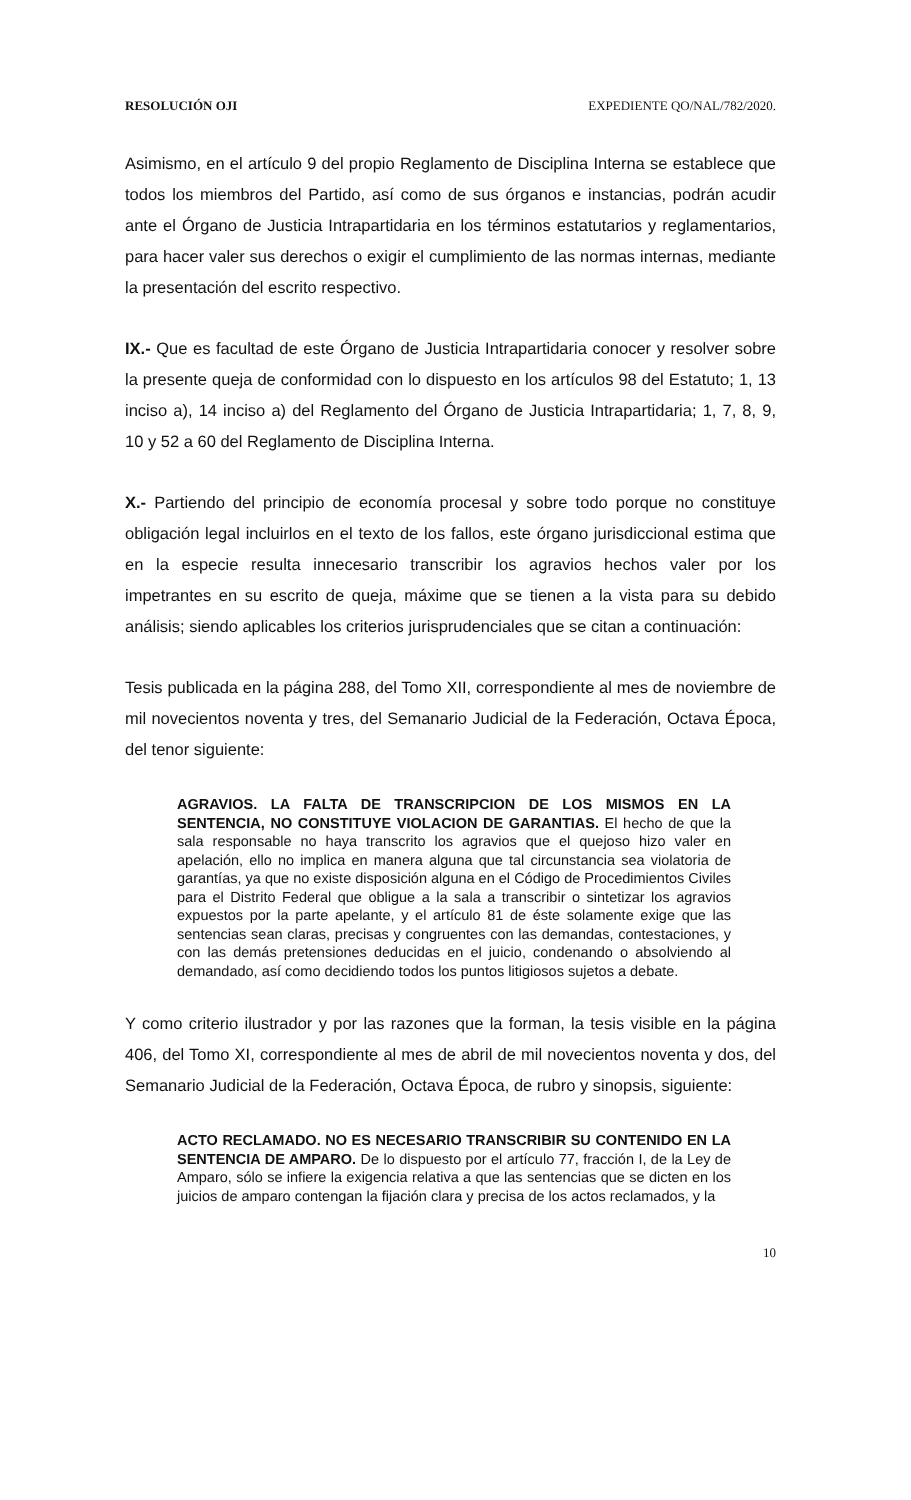RESOLUCIÓN OJI EXPEDIENTE QO/NAL/782/2020.
Asimismo, en el artículo 9 del propio Reglamento de Disciplina Interna se establece que todos los miembros del Partido, así como de sus órganos e instancias, podrán acudir ante el Órgano de Justicia Intrapartidaria en los términos estatutarios y reglamentarios, para hacer valer sus derechos o exigir el cumplimiento de las normas internas, mediante la presentación del escrito respectivo.
IX.- Que es facultad de este Órgano de Justicia Intrapartidaria conocer y resolver sobre la presente queja de conformidad con lo dispuesto en los artículos 98 del Estatuto; 1, 13 inciso a), 14 inciso a) del Reglamento del Órgano de Justicia Intrapartidaria; 1, 7, 8, 9, 10 y 52 a 60 del Reglamento de Disciplina Interna.
X.- Partiendo del principio de economía procesal y sobre todo porque no constituye obligación legal incluirlos en el texto de los fallos, este órgano jurisdiccional estima que en la especie resulta innecesario transcribir los agravios hechos valer por los impetrantes en su escrito de queja, máxime que se tienen a la vista para su debido análisis; siendo aplicables los criterios jurisprudenciales que se citan a continuación:
Tesis publicada en la página 288, del Tomo XII, correspondiente al mes de noviembre de mil novecientos noventa y tres, del Semanario Judicial de la Federación, Octava Época, del tenor siguiente:
AGRAVIOS. LA FALTA DE TRANSCRIPCION DE LOS MISMOS EN LA SENTENCIA, NO CONSTITUYE VIOLACION DE GARANTIAS. El hecho de que la sala responsable no haya transcrito los agravios que el quejoso hizo valer en apelación, ello no implica en manera alguna que tal circunstancia sea violatoria de garantías, ya que no existe disposición alguna en el Código de Procedimientos Civiles para el Distrito Federal que obligue a la sala a transcribir o sintetizar los agravios expuestos por la parte apelante, y el artículo 81 de éste solamente exige que las sentencias sean claras, precisas y congruentes con las demandas, contestaciones, y con las demás pretensiones deducidas en el juicio, condenando o absolviendo al demandado, así como decidiendo todos los puntos litigiosos sujetos a debate.
Y como criterio ilustrador y por las razones que la forman, la tesis visible en la página 406, del Tomo XI, correspondiente al mes de abril de mil novecientos noventa y dos, del Semanario Judicial de la Federación, Octava Época, de rubro y sinopsis, siguiente:
ACTO RECLAMADO. NO ES NECESARIO TRANSCRIBIR SU CONTENIDO EN LA SENTENCIA DE AMPARO. De lo dispuesto por el artículo 77, fracción I, de la Ley de Amparo, sólo se infiere la exigencia relativa a que las sentencias que se dicten en los juicios de amparo contengan la fijación clara y precisa de los actos reclamados, y la
10